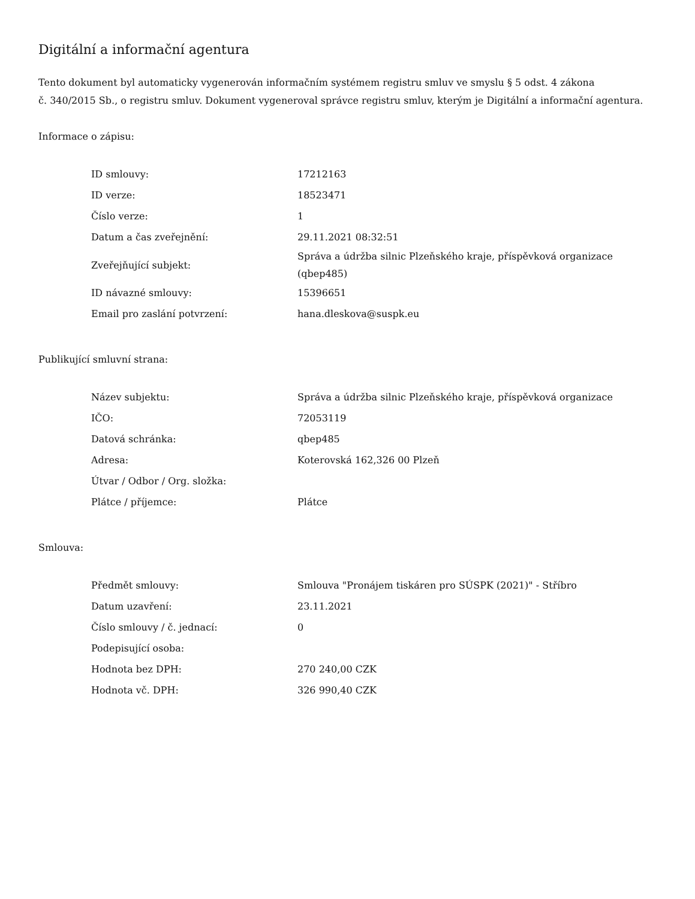Digitální a informační agentura
Tento dokument byl automaticky vygenerován informačním systémem registru smluv ve smyslu § 5 odst. 4 zákona
č. 340/2015 Sb., o registru smluv. Dokument vygeneroval správce registru smluv, kterým je Digitální a informační agentura.
Informace o zápisu:
| ID smlouvy: | 17212163 |
| ID verze: | 18523471 |
| Číslo verze: | 1 |
| Datum a čas zveřejnění: | 29.11.2021 08:32:51 |
| Zveřejňující subjekt: | Správa a údržba silnic Plzeňského kraje, příspěvková organizace (qbep485) |
| ID návazné smlouvy: | 15396651 |
| Email pro zaslání potvrzení: | hana.dleskova@suspk.eu |
Publikující smluvní strana:
| Název subjektu: | Správa a údržba silnic Plzeňského kraje, příspěvková organizace |
| IČO: | 72053119 |
| Datová schránka: | qbep485 |
| Adresa: | Koterovská 162,326 00 Plzeň |
| Útvar / Odbor / Org. složka: | |
| Plátce / příjemce: | Plátce |
Smlouva:
| Předmět smlouvy: | Smlouva "Pronájem tiskáren pro SÚSPK (2021)" - Stříbro |
| Datum uzavření: | 23.11.2021 |
| Číslo smlouvy / č. jednací: | 0 |
| Podepisující osoba: | |
| Hodnota bez DPH: | 270 240,00 CZK |
| Hodnota vč. DPH: | 326 990,40 CZK |